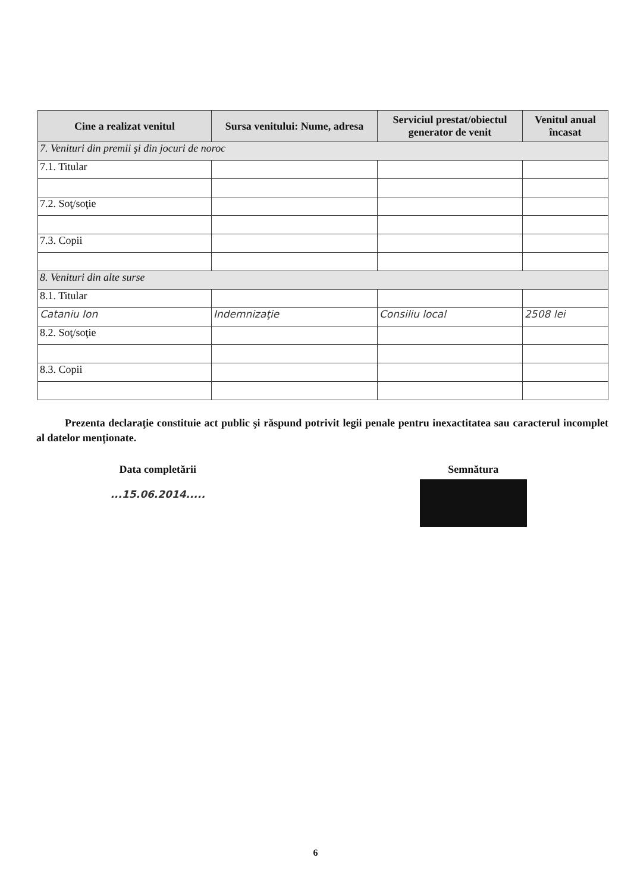| Cine a realizat venitul | Sursa venitului: Nume, adresa | Serviciul prestat/obiectul generator de venit | Venitul anual încasat |
| --- | --- | --- | --- |
| 7. Venituri din premii şi din jocuri de noroc | | | |
| 7.1. Titular | | | |
| 7.2. Soţ/soţie | | | |
| 7.3. Copii | | | |
| 8. Venituri din alte surse | | | |
| 8.1. Titular | | | |
| Cataniu Ion | Indemnizaţie | Consiliu local | 2508 lei |
| 8.2. Soţ/soţie | | | |
| 8.3. Copii | | | |
Prezenta declaraţie constituie act public şi răspund potrivit legii penale pentru inexactitatea sau caracterul incomplet al datelor menţionate.
Data completării
...15.06.2014.....
Semnătura
6